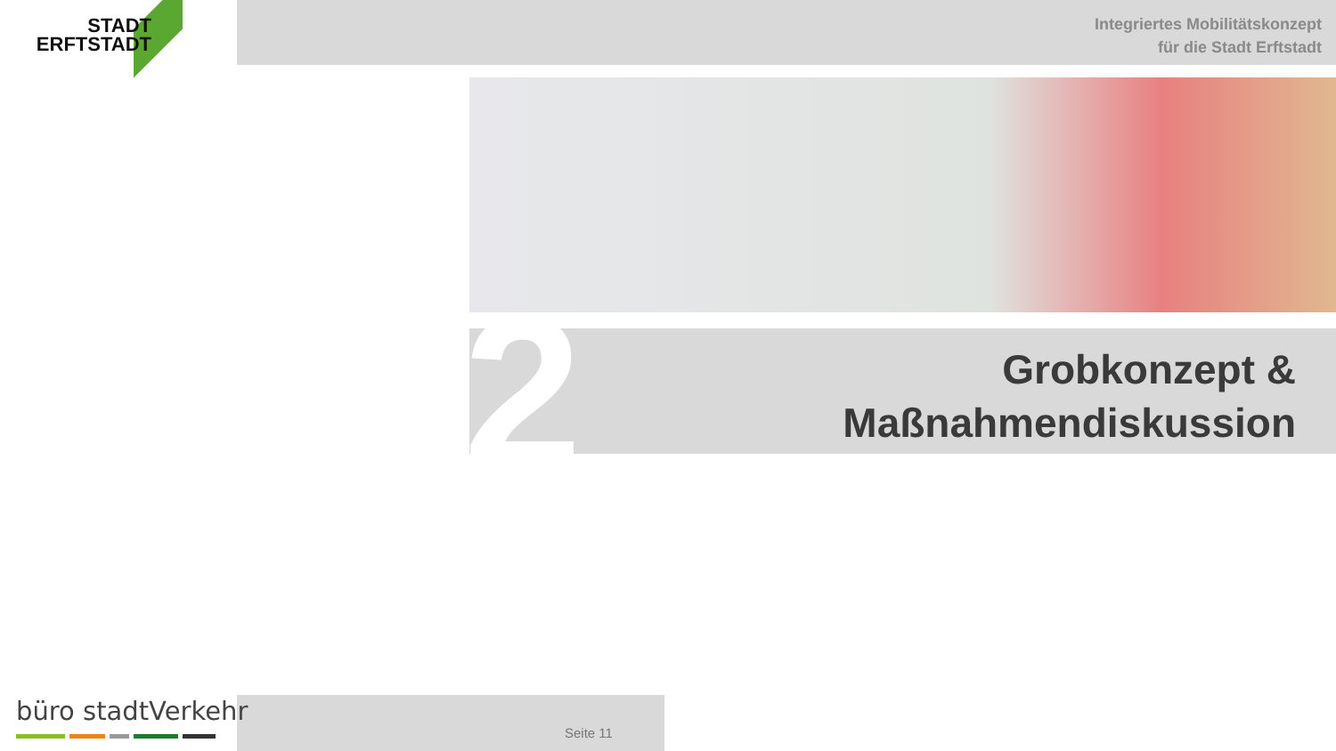STADT
ERFTSTADT
Integriertes Mobilitätskonzept
für die Stadt Erftstadt
2
Grobkonzept &
Maßnahmendiskussion
Seite 11
büro stadtVerkehr